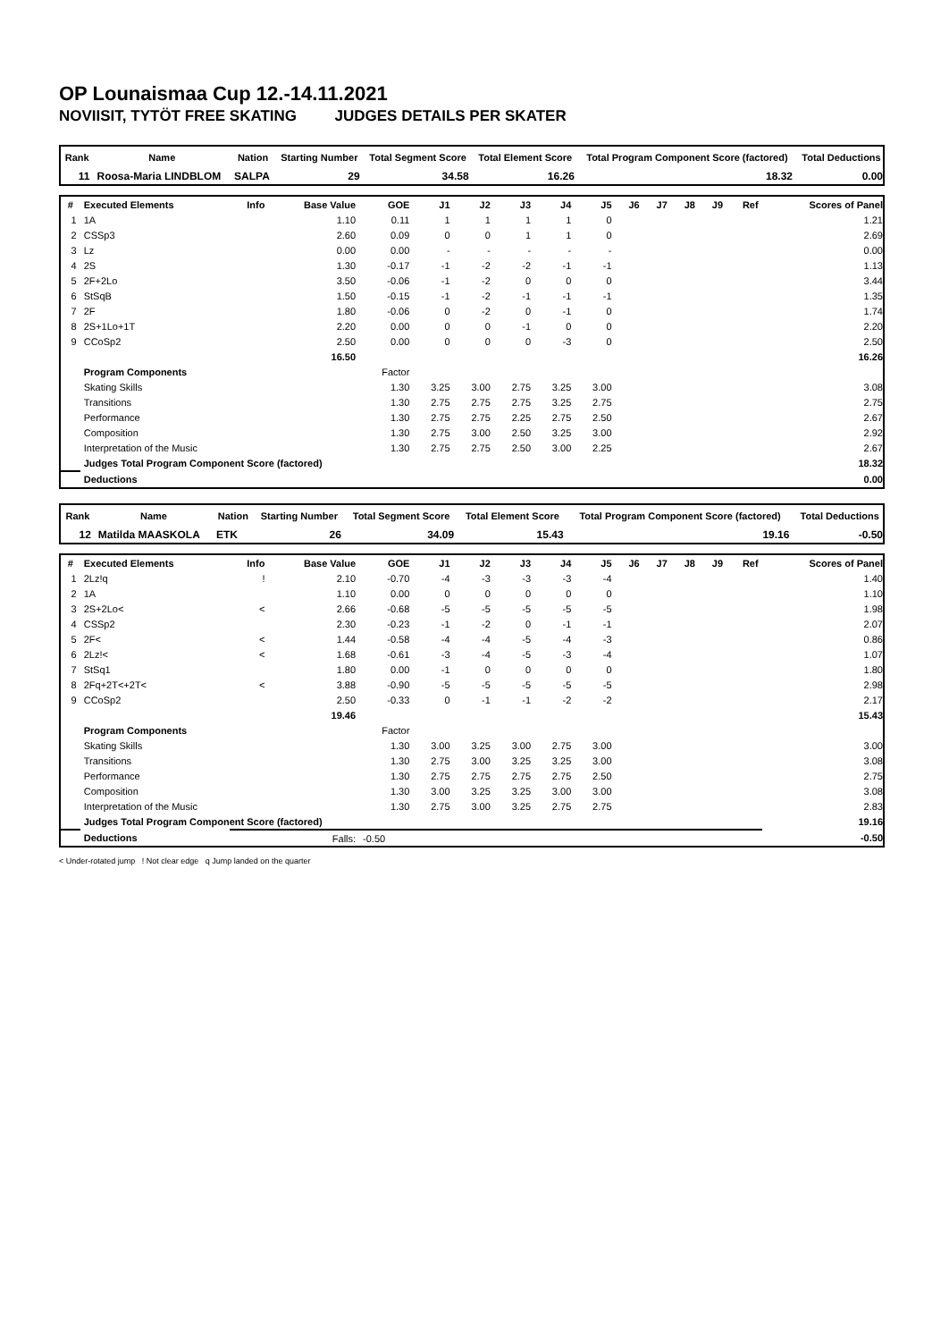OP Lounaismaa Cup 12.-14.11.2021
NOVIISIT, TYTÖT FREE SKATING JUDGES DETAILS PER SKATER
| Rank | Name | Nation | Starting Number | Total Segment Score | Total Element Score | Total Program Component Score (factored) | Total Deductions |
| --- | --- | --- | --- | --- | --- | --- | --- |
| 11 | Roosa-Maria LINDBLOM | SALPA | 29 | 34.58 | 16.26 | 18.32 | 0.00 |
| # | Executed Elements | Info | Base Value | GOE | J1 | J2 | J3 | J4 | J5 | J6 | J7 | J8 | J9 | Ref | Scores of Panel |
| --- | --- | --- | --- | --- | --- | --- | --- | --- | --- | --- | --- | --- | --- | --- | --- |
| 1 | 1A | | 1.10 | 0.11 | 1 | 1 | 1 | 1 | 0 | | | | | | 1.21 |
| 2 | CSSp3 | | 2.60 | 0.09 | 0 | 0 | 1 | 1 | 0 | | | | | | 2.69 |
| 3 | Lz | | 0.00 | 0.00 | - | - | - | - | - | | | | | | 0.00 |
| 4 | 2S | | 1.30 | -0.17 | -1 | -2 | -2 | -1 | -1 | | | | | | 1.13 |
| 5 | 2F+2Lo | | 3.50 | -0.06 | -1 | -2 | 0 | 0 | 0 | | | | | | 3.44 |
| 6 | StSqB | | 1.50 | -0.15 | -1 | -2 | -1 | -1 | -1 | | | | | | 1.35 |
| 7 | 2F | | 1.80 | -0.06 | 0 | -2 | 0 | -1 | 0 | | | | | | 1.74 |
| 8 | 2S+1Lo+1T | | 2.20 | 0.00 | 0 | 0 | -1 | 0 | 0 | | | | | | 2.20 |
| 9 | CCoSp2 | | 2.50 | 0.00 | 0 | 0 | 0 | -3 | 0 | | | | | | 2.50 |
| | | | 16.50 | | | | | | | | | | | | 16.26 |
| | Program Components | | | Factor | | | | | | | | | | | |
| | Skating Skills | | | 1.30 | 3.25 | 3.00 | 2.75 | 3.25 | 3.00 | | | | | | 3.08 |
| | Transitions | | | 1.30 | 2.75 | 2.75 | 2.75 | 3.25 | 2.75 | | | | | | 2.75 |
| | Performance | | | 1.30 | 2.75 | 2.75 | 2.25 | 2.75 | 2.50 | | | | | | 2.67 |
| | Composition | | | 1.30 | 2.75 | 3.00 | 2.50 | 3.25 | 3.00 | | | | | | 2.92 |
| | Interpretation of the Music | | | 1.30 | 2.75 | 2.75 | 2.50 | 3.00 | 2.25 | | | | | | 2.67 |
| | Judges Total Program Component Score (factored) | | | | | | | | | | | | | | 18.32 |
| | Deductions | | | | | | | | | | | | | | 0.00 |
| Rank | Name | Nation | Starting Number | Total Segment Score | Total Element Score | Total Program Component Score (factored) | Total Deductions |
| --- | --- | --- | --- | --- | --- | --- | --- |
| 12 | Matilda MAASKOLA | ETK | 26 | 34.09 | 15.43 | 19.16 | -0.50 |
| # | Executed Elements | Info | Base Value | GOE | J1 | J2 | J3 | J4 | J5 | J6 | J7 | J8 | J9 | Ref | Scores of Panel |
| --- | --- | --- | --- | --- | --- | --- | --- | --- | --- | --- | --- | --- | --- | --- | --- |
| 1 | 2Lz!q | ! | 2.10 | -0.70 | -4 | -3 | -3 | -3 | -4 | | | | | | 1.40 |
| 2 | 1A | | 1.10 | 0.00 | 0 | 0 | 0 | 0 | 0 | | | | | | 1.10 |
| 3 | 2S+2Lo< | < | 2.66 | -0.68 | -5 | -5 | -5 | -5 | -5 | | | | | | 1.98 |
| 4 | CSSp2 | | 2.30 | -0.23 | -1 | -2 | 0 | -1 | -1 | | | | | | 2.07 |
| 5 | 2F< | < | 1.44 | -0.58 | -4 | -4 | -5 | -4 | -3 | | | | | | 0.86 |
| 6 | 2Lz!< | < | 1.68 | -0.61 | -3 | -4 | -5 | -3 | -4 | | | | | | 1.07 |
| 7 | StSq1 | | 1.80 | 0.00 | -1 | 0 | 0 | 0 | 0 | | | | | | 1.80 |
| 8 | 2Fq+2T<+2T< | < | 3.88 | -0.90 | -5 | -5 | -5 | -5 | -5 | | | | | | 2.98 |
| 9 | CCoSp2 | | 2.50 | -0.33 | 0 | -1 | -1 | -2 | -2 | | | | | | 2.17 |
| | | | 19.46 | | | | | | | | | | | | 15.43 |
| | Program Components | | | Factor | | | | | | | | | | | |
| | Skating Skills | | | 1.30 | 3.00 | 3.25 | 3.00 | 2.75 | 3.00 | | | | | | 3.00 |
| | Transitions | | | 1.30 | 2.75 | 3.00 | 3.25 | 3.25 | 3.00 | | | | | | 3.08 |
| | Performance | | | 1.30 | 2.75 | 2.75 | 2.75 | 2.75 | 2.50 | | | | | | 2.75 |
| | Composition | | | 1.30 | 3.00 | 3.25 | 3.25 | 3.00 | 3.00 | | | | | | 3.08 |
| | Interpretation of the Music | | | 1.30 | 2.75 | 3.00 | 3.25 | 2.75 | 2.75 | | | | | | 2.83 |
| | Judges Total Program Component Score (factored) | | | | | | | | | | | | | | 19.16 |
| | Deductions | Falls: | | -0.50 | | | | | | | | | | | -0.50 |
< Under-rotated jump ! Not clear edge q Jump landed on the quarter